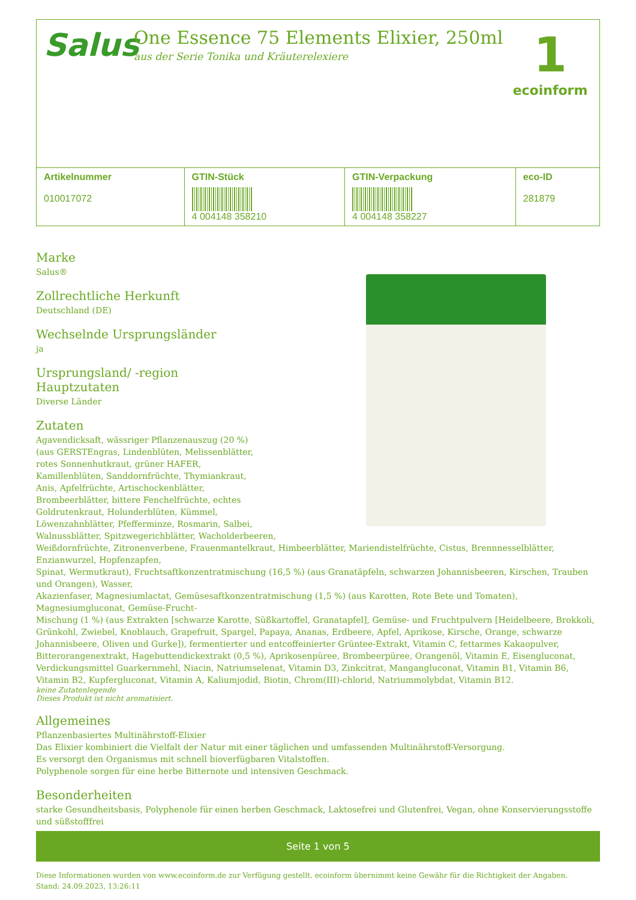Salus
One Essence 75 Elements Elixier, 250ml
aus der Serie Tonika und Kräuterelexiere
1
ecoinform
| Artikelnummer 010017072 | GTIN-Stück 4 004148 358210 | GTIN-Verpackung 4 004148 358227 | eco-ID 281879 |
Marke
Salus®
Zollrechtliche Herkunft
Deutschland (DE)
Wechselnde Ursprungsländer
ja
Ursprungsland/ -region
Hauptzutaten
Diverse Länder
Zutaten
Agavendicksaft, wässriger Pflanzenauszug (20 %)
(aus GERSTEngras, Lindenblüten, Melissenblätter,
rotes Sonnenhutkraut, grüner HAFER,
Kamillenblüten, Sanddornfrüchte, Thymiankraut,
Anis, Apfelfrüchte, Artischockenblätter,
Brombeerblätter, bittere Fenchelfrüchte, echtes
Goldrutenkraut, Holunderblüten, Kümmel,
Löwenzahnblätter, Pfefferminze, Rosmarin, Salbei,
Walnussblätter, Spitzwegerichblätter, Wacholderbeeren,
Weißdornfrüchte, Zitronenverbene, Frauenmantelkraut, Himbeerblätter, Mariendistelfrüchte, Cistus, Brennnesselblätter, Enzianwurzel, Hopfenzapfen,
Spinat, Wermutkraut), Fruchtsaftkonzentratmischung (16,5 %) (aus Granatäpfeln, schwarzen Johannisbeeren, Kirschen, Trauben und Orangen), Wasser,
Akazienfaser, Magnesiumlactat, Gemüsesaftkonzentratmischung (1,5 %) (aus Karotten, Rote Bete und Tomaten), Magnesiumgluconat, Gemüse-Frucht-
Mischung (1 %) (aus Extrakten [schwarze Karotte, Süßkartoffel, Granatapfel], Gemüse- und Fruchtpulvern [Heidelbeere, Brokkoli, Grünkohl, Zwiebel, Knoblauch, Grapefruit, Spargel, Papaya, Ananas, Erdbeere, Apfel, Aprikose, Kirsche, Orange, schwarze Johannisbeere, Oliven und Gurke]), fermentierter und entcoffeinierter Grüntee-Extrakt, Vitamin C, fettarmes Kakaopulver, Bitterorangenextrakt, Hagebuttendickextrakt (0,5 %), Aprikosenpüree, Brombeerpüree, Orangenöl, Vitamin E, Eisengluconat, Verdickungsmittel Guarkernmehl, Niacin, Natriumselenat, Vitamin D3, Zinkcitrat, Mangangluconat, Vitamin B1, Vitamin B6, Vitamin B2, Kupfergluconat, Vitamin A, Kaliumjodid, Biotin, Chrom(III)-chlorid, Natriummolybdat, Vitamin B12.
keine Zutatenlegende
Dieses Produkt ist nicht aromatisiert.
Allgemeines
Pflanzenbasiertes Multinährstoff-Elixier
Das Elixier kombiniert die Vielfalt der Natur mit einer täglichen und umfassenden Multinährstoff-Versorgung.
Es versorgt den Organismus mit schnell bioverfügbaren Vitalstoffen.
Polyphenole sorgen für eine herbe Bitternote und intensiven Geschmack.
Besonderheiten
starke Gesundheitsbasis, Polyphenole für einen herben Geschmack, Laktosefrei und Glutenfrei, Vegan, ohne Konservierungsstoffe und süßstofffrei
Seite 1 von 5
Diese Informationen wurden von www.ecoinform.de zur Verfügung gestellt. ecoinform übernimmt keine Gewähr für die Richtigkeit der Angaben.
Stand: 24.09.2023, 13:26:11